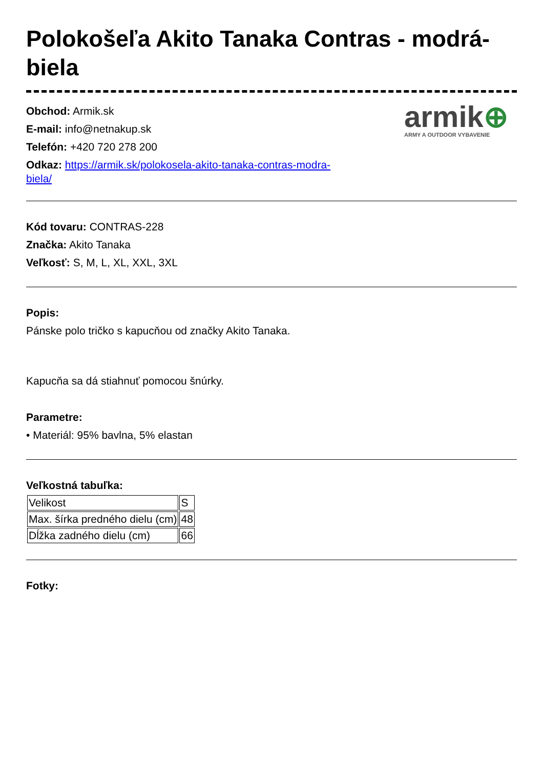Polokošeľa Akito Tanaka Contras - modrá-biela
Obchod: Armik.sk
E-mail: info@netnakup.sk
Telefón: +420 720 278 200
Odkaz: https://armik.sk/polokosela-akito-tanaka-contras-modra-
biela/
armik⊕
ARMY A OUTDOOR VYBAVENIE
Kód tovaru: CONTRAS-228
Značka: Akito Tanaka
Veľkosť: S, M, L, XL, XXL, 3XL
Popis:
Pánske polo tričko s kapucňou od značky Akito Tanaka.
Kapucňa sa dá stiahnuť pomocou šnúrky.
Parametre:
• Materiál: 95% bavlna, 5% elastan
Veľkostná tabuľka:
| Velikost | S |
| Max. šírka predného dielu (cm) | 48 |
| Dĺžka zadného dielu (cm) | 66 |
Fotky: